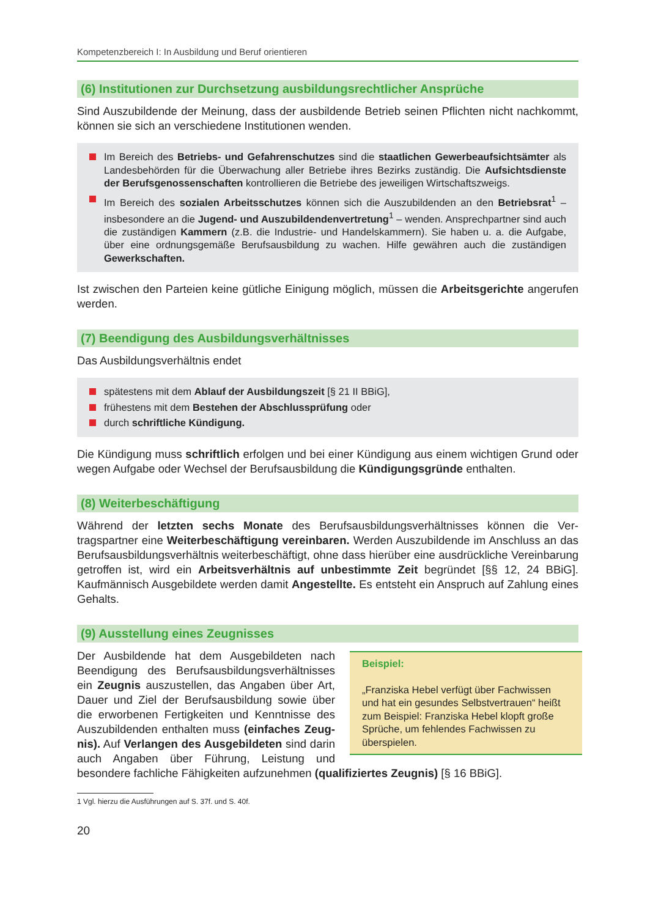Kompetenzbereich I: In Ausbildung und Beruf orientieren
(6) Institutionen zur Durchsetzung ausbildungsrechtlicher Ansprüche
Sind Auszubildende der Meinung, dass der ausbildende Betrieb seinen Pflichten nicht nachkommt, können sie sich an verschiedene Institutionen wenden.
Im Bereich des Betriebs- und Gefahrenschutzes sind die staatlichen Gewerbeaufsichts­ämter als Landesbehörden für die Überwachung aller Betriebe ihres Bezirks zuständig. Die Aufsichtsdienste der Berufsgenossenschaften kontrollieren die Betriebe des jeweiligen Wirt­schaftszweigs.
Im Bereich des sozialen Arbeitsschutzes können sich die Auszubildenden an den Betriebsrat<sup>1</sup> – insbesondere an die Jugend- und Auszubildendenvertretung<sup>1</sup> – wenden. Ansprechpartner sind auch die zuständigen Kammern (z.B. die Industrie- und Handelskammern). Sie haben u. a. die Aufgabe, über eine ordnungsgemäße Berufsausbildung zu wachen. Hilfe gewähren auch die zuständigen Gewerkschaften.
Ist zwischen den Parteien keine gütliche Einigung möglich, müssen die Arbeitsgerichte angerufen werden.
(7) Beendigung des Ausbildungsverhältnisses
Das Ausbildungsverhältnis endet
spätestens mit dem Ablauf der Ausbildungszeit [§ 21 II BBiG],
frühestens mit dem Bestehen der Abschlussprüfung oder
durch schriftliche Kündigung.
Die Kündigung muss schriftlich erfolgen und bei einer Kündigung aus einem wichtigen Grund oder wegen Aufgabe oder Wechsel der Berufsausbildung die Kündigungsgründe enthalten.
(8) Weiterbeschäftigung
Während der letzten sechs Monate des Berufsausbildungsverhältnisses können die Ver­tragspartner eine Weiterbeschäftigung vereinbaren. Werden Auszubildende im Anschluss an das Berufsausbildungsverhältnis weiterbeschäftigt, ohne dass hierüber eine ausdrück­liche Vereinbarung getroffen ist, wird ein Arbeitsverhältnis auf unbestimmte Zeit begrün­det [§§ 12, 24 BBiG]. Kaufmännisch Ausgebildete werden damit Angestellte. Es entsteht ein Anspruch auf Zahlung eines Gehalts.
(9) Ausstellung eines Zeugnisses
Beispiel:
„Franziska Hebel verfügt über Fachwissen und hat ein gesundes Selbstvertrauen“ heißt zum Beispiel: Franziska Hebel klopft große Sprüche, um fehlendes Fachwissen zu überspielen.
Der Ausbildende hat dem Ausgebildeten nach Beendigung des Berufsausbildungs­verhältnisses ein Zeugnis auszustellen, das Angaben über Art, Dauer und Ziel der Berufsausbildung sowie über die erworbe­nen Fertigkeiten und Kenntnisse des Auszu­bildenden enthalten muss (einfaches Zeug­nis). Auf Verlangen des Ausgebildeten sind darin auch Angaben über Führung, Leistung und besondere fachliche Fähigkeiten aufzunehmen (qualifiziertes Zeugnis) [§ 16 BBiG].
1 Vgl. hierzu die Ausführungen auf S. 37f. und S. 40f.
20